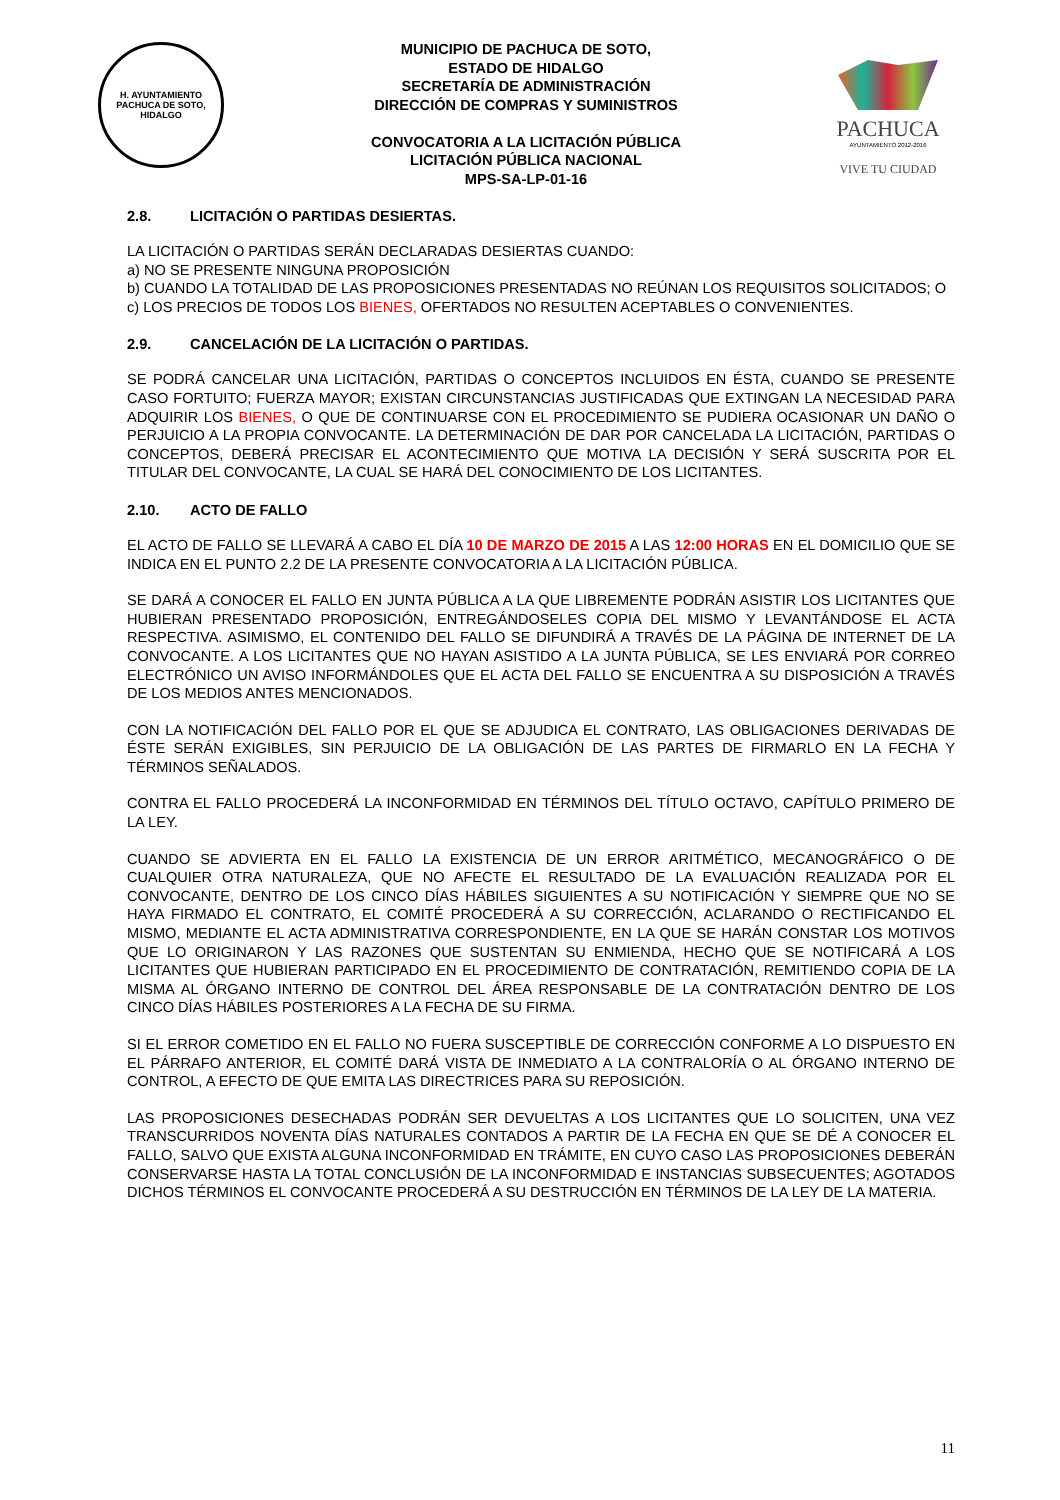H. AYUNTAMIENTO
PACHUCA DE SOTO, HIDALGO
MUNICIPIO DE PACHUCA DE SOTO,
ESTADO DE HIDALGO
SECRETARÍA DE ADMINISTRACIÓN
DIRECCIÓN DE COMPRAS Y SUMINISTROS
CONVOCATORIA A LA LICITACIÓN PÚBLICA
LICITACIÓN PÚBLICA NACIONAL
MPS-SA-LP-01-16
PACHUCA
AYUNTAMIENTO 2012-2016
VIVE TU CIUDAD
2.8. LICITACIÓN O PARTIDAS DESIERTAS.
LA LICITACIÓN O PARTIDAS SERÁN DECLARADAS DESIERTAS CUANDO:
a) NO SE PRESENTE NINGUNA PROPOSICIÓN
b) CUANDO LA TOTALIDAD DE LAS PROPOSICIONES PRESENTADAS NO REÚNAN LOS REQUISITOS SOLICITADOS; O
c) LOS PRECIOS DE TODOS LOS BIENES, OFERTADOS NO RESULTEN ACEPTABLES O CONVENIENTES.
2.9. CANCELACIÓN DE LA LICITACIÓN O PARTIDAS.
SE PODRÁ CANCELAR UNA LICITACIÓN, PARTIDAS O CONCEPTOS INCLUIDOS EN ÉSTA, CUANDO SE PRESENTE CASO FORTUITO; FUERZA MAYOR; EXISTAN CIRCUNSTANCIAS JUSTIFICADAS QUE EXTINGAN LA NECESIDAD PARA ADQUIRIR LOS BIENES, O QUE DE CONTINUARSE CON EL PROCEDIMIENTO SE PUDIERA OCASIONAR UN DAÑO O PERJUICIO A LA PROPIA CONVOCANTE. LA DETERMINACIÓN DE DAR POR CANCELADA LA LICITACIÓN, PARTIDAS O CONCEPTOS, DEBERÁ PRECISAR EL ACONTECIMIENTO QUE MOTIVA LA DECISIÓN Y SERÁ SUSCRITA POR EL TITULAR DEL CONVOCANTE, LA CUAL SE HARÁ DEL CONOCIMIENTO DE LOS LICITANTES.
2.10. ACTO DE FALLO
EL ACTO DE FALLO SE LLEVARÁ A CABO EL DÍA 10 DE MARZO DE 2015 A LAS 12:00 HORAS EN EL DOMICILIO QUE SE INDICA EN EL PUNTO 2.2 DE LA PRESENTE CONVOCATORIA A LA LICITACIÓN PÚBLICA.
SE DARÁ A CONOCER EL FALLO EN JUNTA PÚBLICA A LA QUE LIBREMENTE PODRÁN ASISTIR LOS LICITANTES QUE HUBIERAN PRESENTADO PROPOSICIÓN, ENTREGÁNDOSELES COPIA DEL MISMO Y LEVANTÁNDOSE EL ACTA RESPECTIVA. ASIMISMO, EL CONTENIDO DEL FALLO SE DIFUNDIRÁ A TRAVÉS DE LA PÁGINA DE INTERNET DE LA CONVOCANTE. A LOS LICITANTES QUE NO HAYAN ASISTIDO A LA JUNTA PÚBLICA, SE LES ENVIARÁ POR CORREO ELECTRÓNICO UN AVISO INFORMÁNDOLES QUE EL ACTA DEL FALLO SE ENCUENTRA A SU DISPOSICIÓN A TRAVÉS DE LOS MEDIOS ANTES MENCIONADOS.
CON LA NOTIFICACIÓN DEL FALLO POR EL QUE SE ADJUDICA EL CONTRATO, LAS OBLIGACIONES DERIVADAS DE ÉSTE SERÁN EXIGIBLES, SIN PERJUICIO DE LA OBLIGACIÓN DE LAS PARTES DE FIRMARLO EN LA FECHA Y TÉRMINOS SEÑALADOS.
CONTRA EL FALLO PROCEDERÁ LA INCONFORMIDAD EN TÉRMINOS DEL TÍTULO OCTAVO, CAPÍTULO PRIMERO DE LA LEY.
CUANDO SE ADVIERTA EN EL FALLO LA EXISTENCIA DE UN ERROR ARITMÉTICO, MECANOGRÁFICO O DE CUALQUIER OTRA NATURALEZA, QUE NO AFECTE EL RESULTADO DE LA EVALUACIÓN REALIZADA POR EL CONVOCANTE, DENTRO DE LOS CINCO DÍAS HÁBILES SIGUIENTES A SU NOTIFICACIÓN Y SIEMPRE QUE NO SE HAYA FIRMADO EL CONTRATO, EL COMITÉ PROCEDERÁ A SU CORRECCIÓN, ACLARANDO O RECTIFICANDO EL MISMO, MEDIANTE EL ACTA ADMINISTRATIVA CORRESPONDIENTE, EN LA QUE SE HARÁN CONSTAR LOS MOTIVOS QUE LO ORIGINARON Y LAS RAZONES QUE SUSTENTAN SU ENMIENDA, HECHO QUE SE NOTIFICARÁ A LOS LICITANTES QUE HUBIERAN PARTICIPADO EN EL PROCEDIMIENTO DE CONTRATACIÓN, REMITIENDO COPIA DE LA MISMA AL ÓRGANO INTERNO DE CONTROL DEL ÁREA RESPONSABLE DE LA CONTRATACIÓN DENTRO DE LOS CINCO DÍAS HÁBILES POSTERIORES A LA FECHA DE SU FIRMA.
SI EL ERROR COMETIDO EN EL FALLO NO FUERA SUSCEPTIBLE DE CORRECCIÓN CONFORME A LO DISPUESTO EN EL PÁRRAFO ANTERIOR, EL COMITÉ DARÁ VISTA DE INMEDIATO A LA CONTRALORÍA O AL ÓRGANO INTERNO DE CONTROL, A EFECTO DE QUE EMITA LAS DIRECTRICES PARA SU REPOSICIÓN.
LAS PROPOSICIONES DESECHADAS PODRÁN SER DEVUELTAS A LOS LICITANTES QUE LO SOLICITEN, UNA VEZ TRANSCURRIDOS NOVENTA DÍAS NATURALES CONTADOS A PARTIR DE LA FECHA EN QUE SE DÉ A CONOCER EL FALLO, SALVO QUE EXISTA ALGUNA INCONFORMIDAD EN TRÁMITE, EN CUYO CASO LAS PROPOSICIONES DEBERÁN CONSERVARSE HASTA LA TOTAL CONCLUSIÓN DE LA INCONFORMIDAD E INSTANCIAS SUBSECUENTES; AGOTADOS DICHOS TÉRMINOS EL CONVOCANTE PROCEDERÁ A SU DESTRUCCIÓN EN TÉRMINOS DE LA LEY DE LA MATERIA.
11